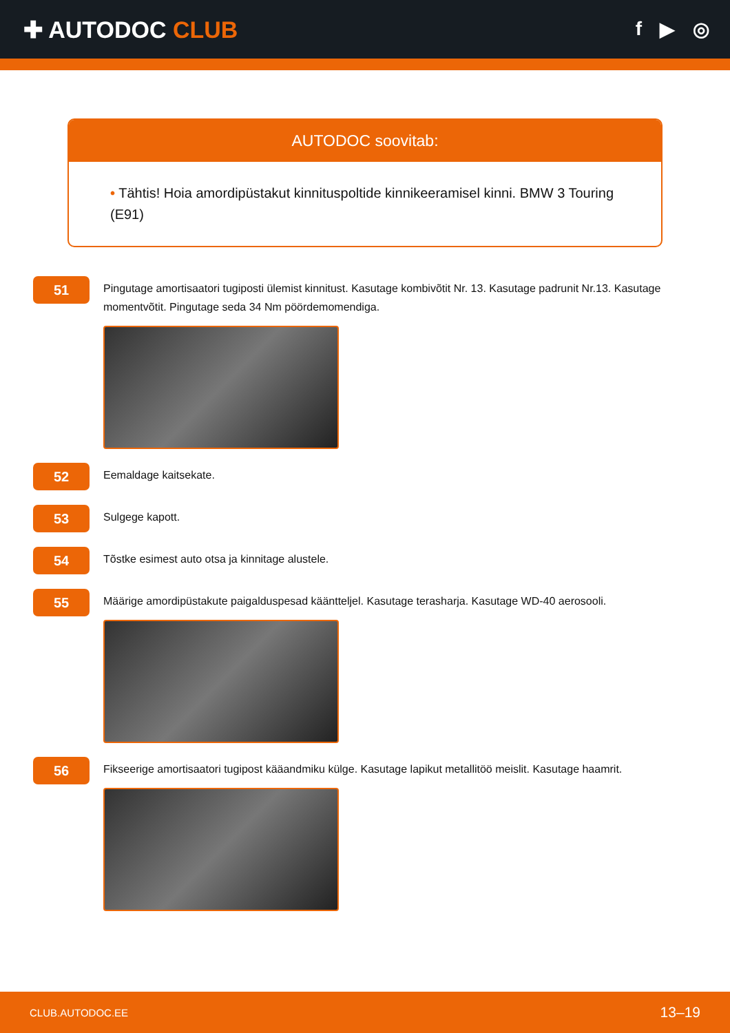✚ AUTODOC CLUB
f ▶ ◎
AUTODOC soovitab:
• Tähtis! Hoia amordipüstakut kinnituspoltide kinnikeeramisel kinni. BMW 3 Touring (E91)
51
Pingutage amortisaatori tugiposti ülemist kinnitust. Kasutage kombivõtit Nr. 13. Kasutage padrunit Nr.13. Kasutage momentvõtit. Pingutage seda 34 Nm pöördemomendiga.
52
Eemaldage kaitsekate.
53
Sulgege kapott.
54
Tõstke esimest auto otsa ja kinnitage alustele.
55
Määrige amordipüstakute paigalduspesad kääntteljel. Kasutage terasharja. Kasutage WD-40 aerosooli.
56
Fikseerige amortisaatori tugipost kääandmiku külge. Kasutage lapikut metallitöö meislit. Kasutage haamrit.
CLUB.AUTODOC.EE 13–19